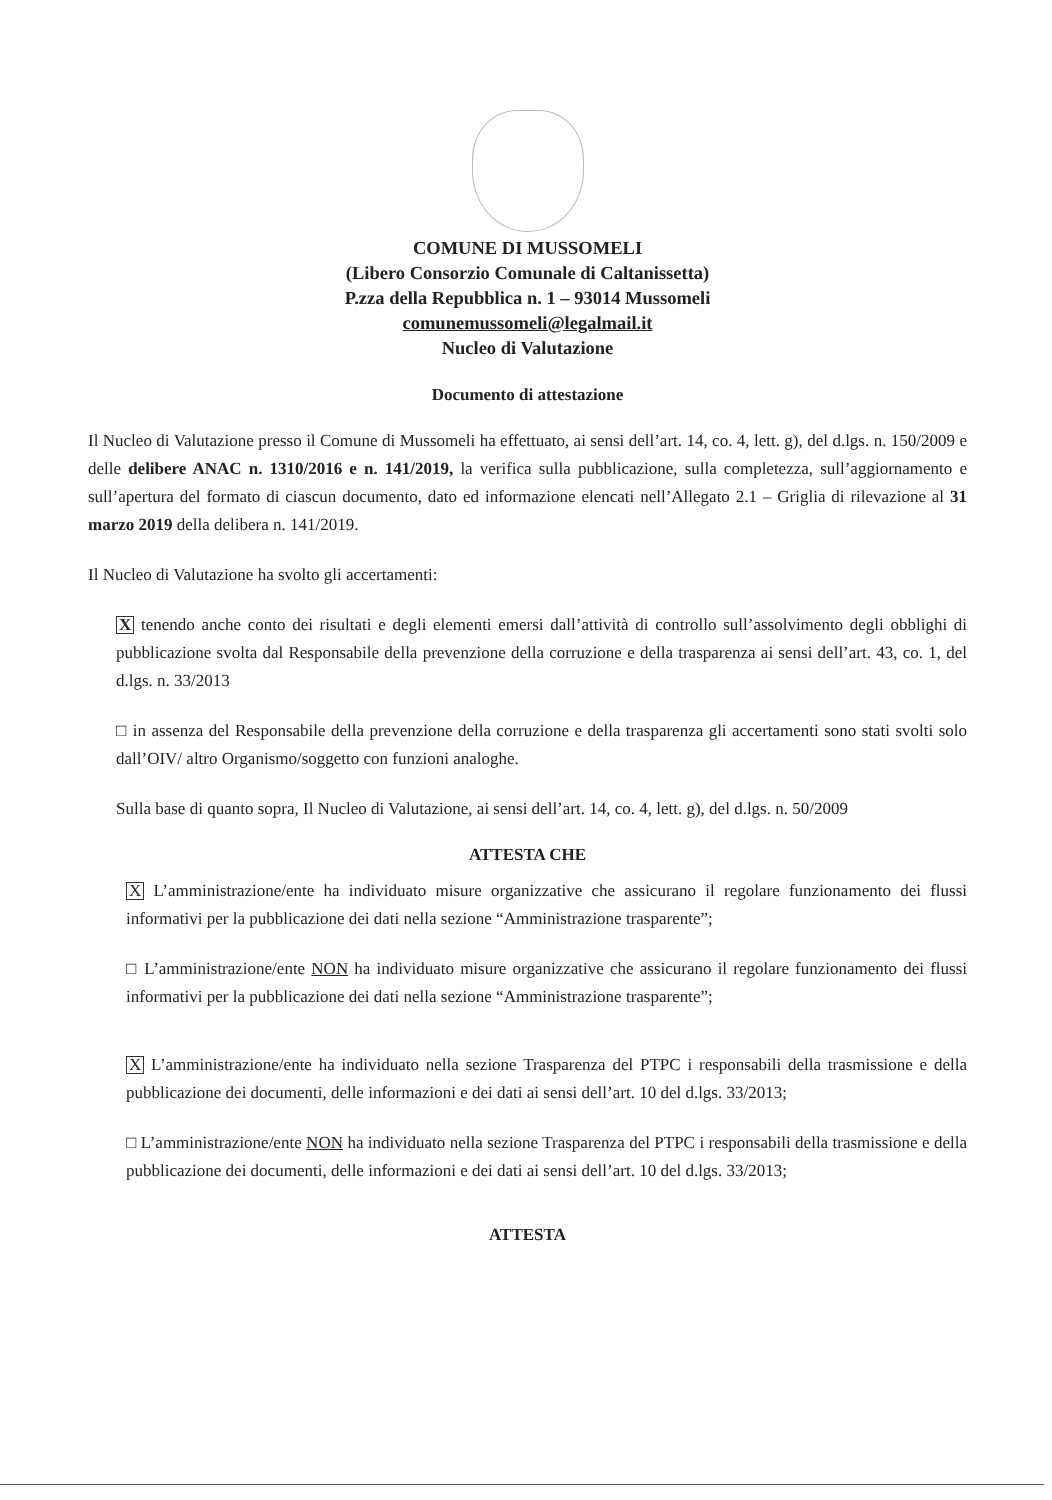COMUNE DI MUSSOMELI
(Libero Consorzio Comunale di Caltanissetta)
P.zza della Repubblica n. 1 – 93014 Mussomeli
comunemussomeli@legalmail.it
Nucleo di Valutazione
Documento di attestazione
Il Nucleo di Valutazione presso il Comune di Mussomeli ha effettuato, ai sensi dell’art. 14, co. 4, lett. g), del d.lgs. n. 150/2009 e delle delibere ANAC n. 1310/2016 e n. 141/2019, la verifica sulla pubblicazione, sulla completezza, sull’aggiornamento e sull’apertura del formato di ciascun documento, dato ed informazione elencati nell’Allegato 2.1 – Griglia di rilevazione al 31 marzo 2019 della delibera n. 141/2019.
Il Nucleo di Valutazione ha svolto gli accertamenti:
X tenendo anche conto dei risultati e degli elementi emersi dall’attività di controllo sull’assolvimento degli obblighi di pubblicazione svolta dal Responsabile della prevenzione della corruzione e della trasparenza ai sensi dell’art. 43, co. 1, del d.lgs. n. 33/2013
□ in assenza del Responsabile della prevenzione della corruzione e della trasparenza gli accertamenti sono stati svolti solo dall’OIV/ altro Organismo/soggetto con funzioni analoghe.
Sulla base di quanto sopra, Il Nucleo di Valutazione, ai sensi dell’art. 14, co. 4, lett. g), del d.lgs. n. 50/2009
ATTESTA CHE
X L’amministrazione/ente ha individuato misure organizzative che assicurano il regolare funzionamento dei flussi informativi per la pubblicazione dei dati nella sezione “Amministrazione trasparente”;
□ L’amministrazione/ente NON ha individuato misure organizzative che assicurano il regolare funzionamento dei flussi informativi per la pubblicazione dei dati nella sezione “Amministrazione trasparente”;
X L’amministrazione/ente ha individuato nella sezione Trasparenza del PTPC i responsabili della trasmissione e della pubblicazione dei documenti, delle informazioni e dei dati ai sensi dell’art. 10 del d.lgs. 33/2013;
□ L’amministrazione/ente NON ha individuato nella sezione Trasparenza del PTPC i responsabili della trasmissione e della pubblicazione dei documenti, delle informazioni e dei dati ai sensi dell’art. 10 del d.lgs. 33/2013;
ATTESTA